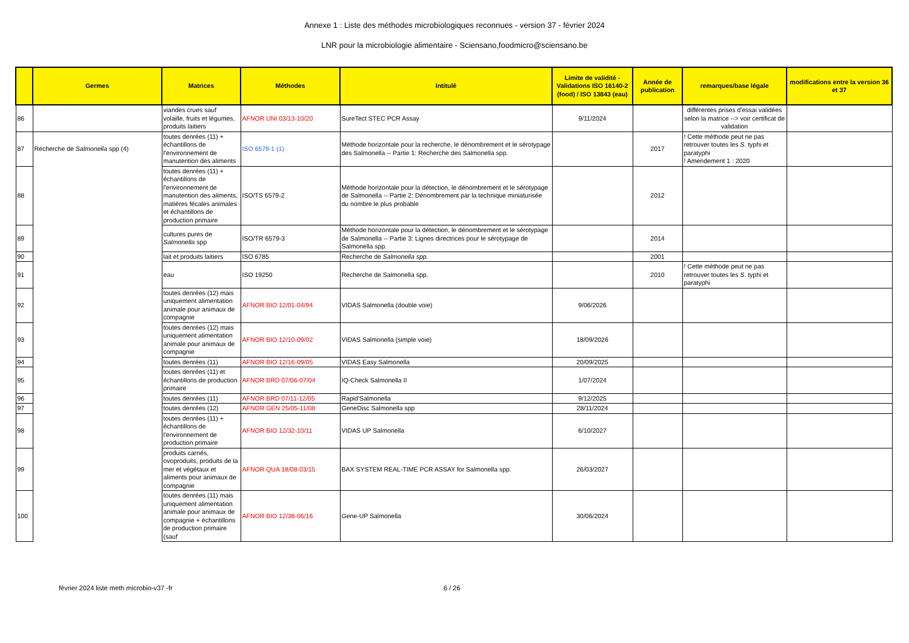Annexe 1 : Liste des méthodes microbiologiques reconnues - version 37 - février 2024
LNR pour la microbiologie alimentaire - Sciensano,foodmicro@sciensano.be
| | Germes | Matrices | Méthodes | Intitulé | Limite de validité - Validations ISO 16140-2 (food) / ISO 13843 (eau) | Année de publication | remarques/base légale | modifications entre la version 36 et 37 |
| --- | --- | --- | --- | --- | --- | --- | --- | --- |
| 86 | | viandes crues sauf volaille, fruits et légumes, produits laitiers | AFNOR UNI 03/13-10/20 | SureTect STEC PCR Assay | 9/11/2024 | | différentes prises d'essai validées selon la matrice --> voir certificat de validation | |
| 87 | Recherche de Salmonella spp (4) | toutes denrées (11) + échantillons de l'environnement de manutention des aliments | ISO 6579-1 (1) | Méthode horizontale pour la recherche, le dénombrement et le sérotypage des Salmonella -- Partie 1: Recherche des Salmonella spp. | | 2017 | ! Cette méthode peut ne pas retrouver toutes les S . typhi et paratyphi ! Amendement 1 : 2020 | |
| 88 | | toutes denrées (11) + échantillons de l'environnement de manutention des aliments, matières fécales animales et échantillons de production primaire | ISO/TS 6579-2 | Méthode horizontale pour la détection, le dénombrement et le sérotypage de Salmonella -- Partie 2: Dénombrement par la technique miniaturisée du nombre le plus probable | | 2012 | | |
| 89 | | cultures pures de Salmonella spp | ISO/TR 6579-3 | Méthode horizontale pour la détection, le dénombrement et le sérotypage de Salmonella -- Partie 3: Lignes directrices pour le sérotypage de Salmonella spp. | | 2014 | | |
| 90 | | lait et produits laitiers | ISO 6785 | Recherche de Salmonella spp. | | 2001 | | |
| 91 | | eau | ISO 19250 | Recherche de Salmonella spp. | | 2010 | ! Cette méthode peut ne pas retrouver toutes les S . typhi et paratyphi | |
| 92 | | toutes denrées (12) mais uniquement alimentation animale pour animaux de compagnie | AFNOR BIO 12/01-04/94 | VIDAS Salmonella (double voie) | 9/06/2026 | | | |
| 93 | | toutes denrées (12) mais uniquement alimentation animale pour animaux de compagnie | AFNOR BIO 12/10-09/02 | VIDAS Salmonella (simple voie) | 18/09/2026 | | | |
| 94 | | toutes denrées (11) | AFNOR BIO 12/16-09/05 | VIDAS Easy Salmonella | 20/09/2025 | | | |
| 95 | | toutes denrées (11) et échantillons de production primaire | AFNOR BRD 07/06-07/04 | IQ-Check Salmonella II | 1/07/2024 | | | |
| 96 | | toutes denrées (11) | AFNOR BRD 07/11-12/05 | Rapid'Salmonella | 9/12/2025 | | | |
| 97 | | toutes denrées (12) | AFNOR GEN 25/05-11/08 | GeneDisc Salmonella spp | 28/11/2024 | | | |
| 98 | | toutes denrées (11) + échantillons de l'environnement de production primaire | AFNOR BIO 12/32-10/11 | VIDAS UP Salmonella | 6/10/2027 | | | |
| 99 | | produits carnés, ovoproduits, produits de la mer et végétaux et aliments pour animaux de compagnie | AFNOR QUA 18/08-03/15 | BAX SYSTEM REAL-TIME PCR ASSAY for Salmonella spp. | 26/03/2027 | | | |
| 100 | | toutes denrées (11) mais uniquement alimentation animale pour animaux de compagnie + échantillons de production primaire (sauf | AFNOR BIO 12/38-06/16 | Gene-UP Salmonella | 30/06/2024 | | | |
février 2024 liste meth microbio-v37 -fr 6 / 26